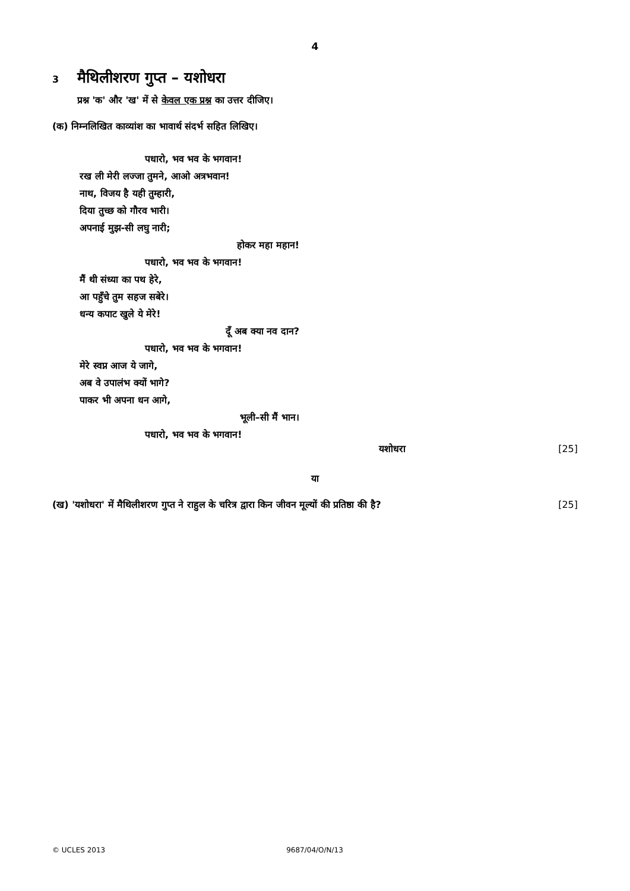4
3 मैथिलीशरण गुप्त – यशोधरा
प्रश्न 'क' और 'ख' में से केवल एक प्रश्न का उत्तर दीजिए।
(क) निम्नलिखित काव्यांश का भावार्थ संदर्भ सहित लिखिए।
पधारो, भव भव के भगवान!
रख ली मेरी लज्जा तुमने, आओ अत्रभवान!
नाथ, विजय है यही तुम्हारी,
दिया तुच्छ को गौरव भारी।
अपनाई मुझ-सी लघु नारी;
होकर महा महान!
पधारो, भव भव के भगवान!
मैं थी संध्या का पथ हेरे,
आ पहुँचे तुम सहज सबेरे।
धन्य कपाट खुले ये मेरे!
दूँ अब क्या नव दान?
पधारो, भव भव के भगवान!
मेरे स्वप्न आज ये जागे,
अब वे उपालंभ क्यों भागे?
पाकर भी अपना धन आगे,
भूली–सी मैं भान।
पधारो, भव भव के भगवान!
यशोधरा [25]
या
(ख) 'यशोधरा' में मैथिलीशरण गुप्त ने राहुल के चरित्र द्वारा किन जीवन मूल्यों की प्रतिष्ठा की है? [25]
© UCLES 2013 9687/04/O/N/13